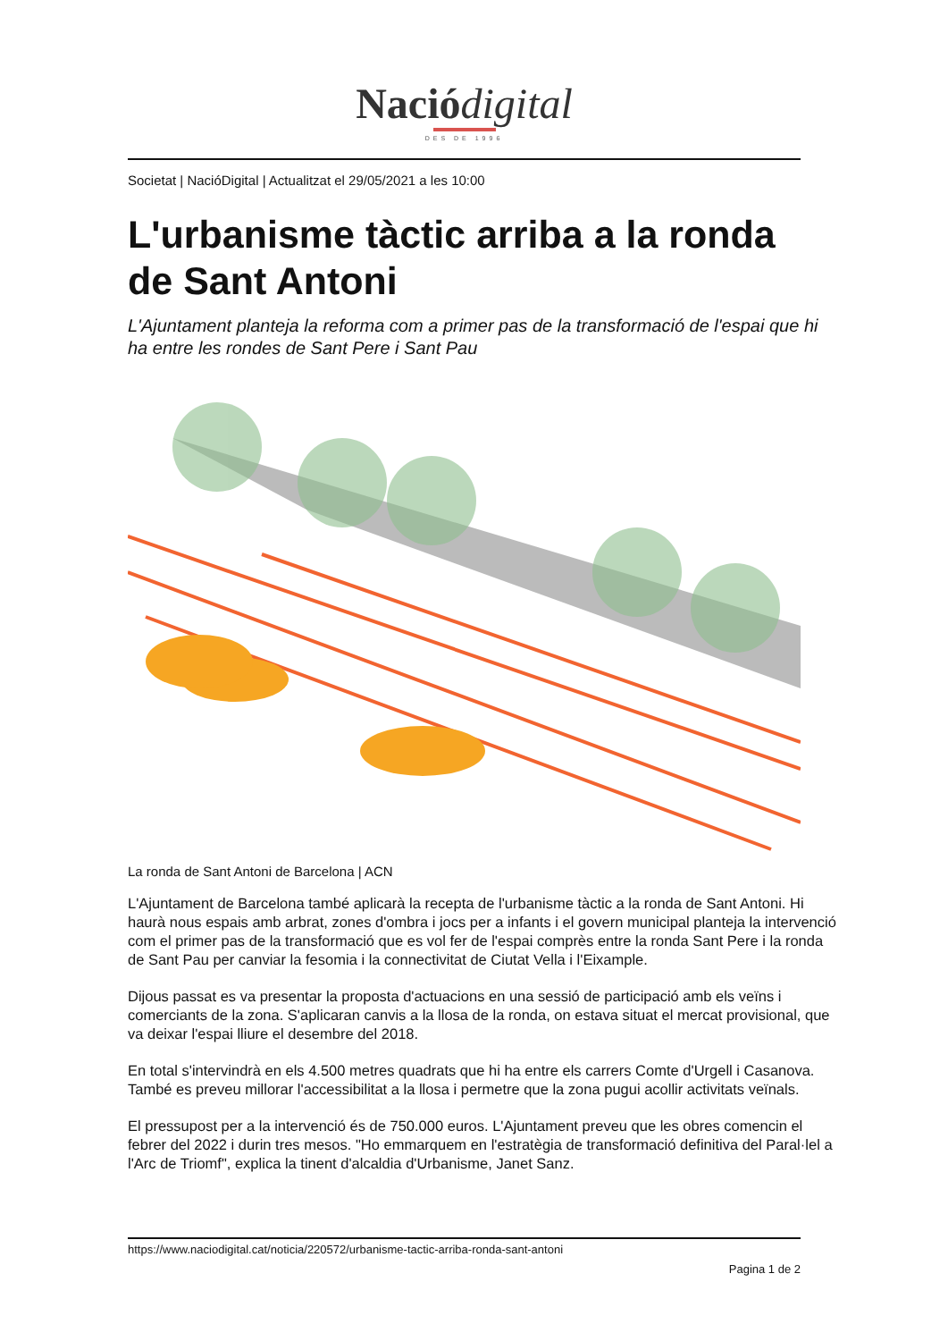Nació digital
DES DE 1996
Societat | NacióDigital | Actualitzat el 29/05/2021 a les 10:00
L'urbanisme tàctic arriba a la ronda de Sant Antoni
L'Ajuntament planteja la reforma com a primer pas de la transformació de l'espai que hi ha entre les rondes de Sant Pere i Sant Pau
La ronda de Sant Antoni de Barcelona | ACN
L'Ajuntament de Barcelona també aplicarà la recepta de l'urbanisme tàctic a la ronda de Sant Antoni. Hi haurà nous espais amb arbrat, zones d'ombra i jocs per a infants i el govern municipal planteja la intervenció com el primer pas de la transformació que es vol fer de l'espai comprès entre la ronda Sant Pere i la ronda de Sant Pau per canviar la fesomia i la connectivitat de Ciutat Vella i l'Eixample.
Dijous passat es va presentar la proposta d'actuacions en una sessió de participació amb els veïns i comerciants de la zona. S'aplicaran canvis a la llosa de la ronda, on estava situat el mercat provisional, que va deixar l'espai lliure el desembre del 2018.
En total s'intervindrà en els 4.500 metres quadrats que hi ha entre els carrers Comte d'Urgell i Casanova. També es preveu millorar l'accessibilitat a la llosa i permetre que la zona pugui acollir activitats veïnals.
El pressupost per a la intervenció és de 750.000 euros. L'Ajuntament preveu que les obres comencin el febrer del 2022 i durin tres mesos. "Ho emmarquem en l'estratègia de transformació definitiva del Paral·lel a l'Arc de Triomf", explica la tinent d'alcaldia d'Urbanisme, Janet Sanz.
https://www.naciodigital.cat/noticia/220572/urbanisme-tactic-arriba-ronda-sant-antoni
Pagina 1 de 2